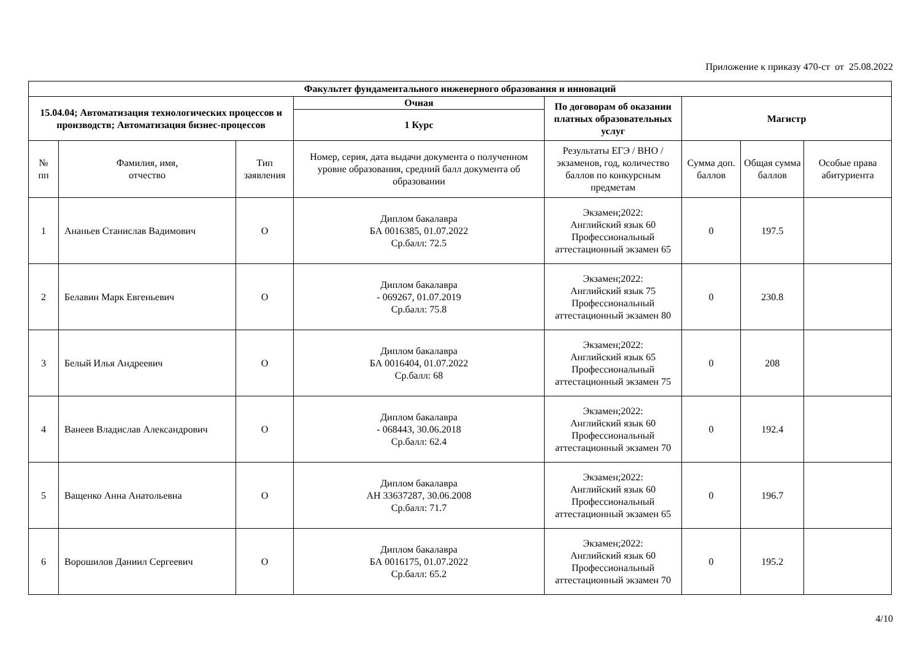Приложение к приказу 470-ст от 25.08.2022
| Факультет фундаментального инженерного образования и инноваций | | | | | | | |
| --- | --- | --- | --- | --- | --- | --- | --- |
| 15.04.04; Автоматизация технологических процессов и производств; Автоматизация бизнес-процессов | | | Очная | По договорам об оказании платных образовательных услуг | Магистр | | |
| | | | 1 Курс | | | | |
| № пп | Фамилия, имя, отчество | Тип заявления | Номер, серия, дата выдачи документа о полученном уровне образования, средний балл документа об образовании | Результаты ЕГЭ / ВНО / экзаменов, год, количество баллов по конкурсным предметам | Сумма доп. баллов | Общая сумма баллов | Особые права абитуриента |
| 1 | Ананьев Станислав Вадимович | О | Диплом бакалавра БА 0016385, 01.07.2022 Ср.балл: 72.5 | Экзамен;2022: Английский язык 60 Профессиональный аттестационный экзамен 65 | 0 | 197.5 | |
| 2 | Белавин Марк Евгеньевич | О | Диплом бакалавра - 069267, 01.07.2019 Ср.балл: 75.8 | Экзамен;2022: Английский язык 75 Профессиональный аттестационный экзамен 80 | 0 | 230.8 | |
| 3 | Белый Илья Андреевич | О | Диплом бакалавра БА 0016404, 01.07.2022 Ср.балл: 68 | Экзамен;2022: Английский язык 65 Профессиональный аттестационный экзамен 75 | 0 | 208 | |
| 4 | Ванеев Владислав Александрович | О | Диплом бакалавра - 068443, 30.06.2018 Ср.балл: 62.4 | Экзамен;2022: Английский язык 60 Профессиональный аттестационный экзамен 70 | 0 | 192.4 | |
| 5 | Ващенко Анна Анатольевна | О | Диплом бакалавра АН 33637287, 30.06.2008 Ср.балл: 71.7 | Экзамен;2022: Английский язык 60 Профессиональный аттестационный экзамен 65 | 0 | 196.7 | |
| 6 | Ворошилов Даниил Сергеевич | О | Диплом бакалавра БА 0016175, 01.07.2022 Ср.балл: 65.2 | Экзамен;2022: Английский язык 60 Профессиональный аттестационный экзамен 70 | 0 | 195.2 | |
4/10